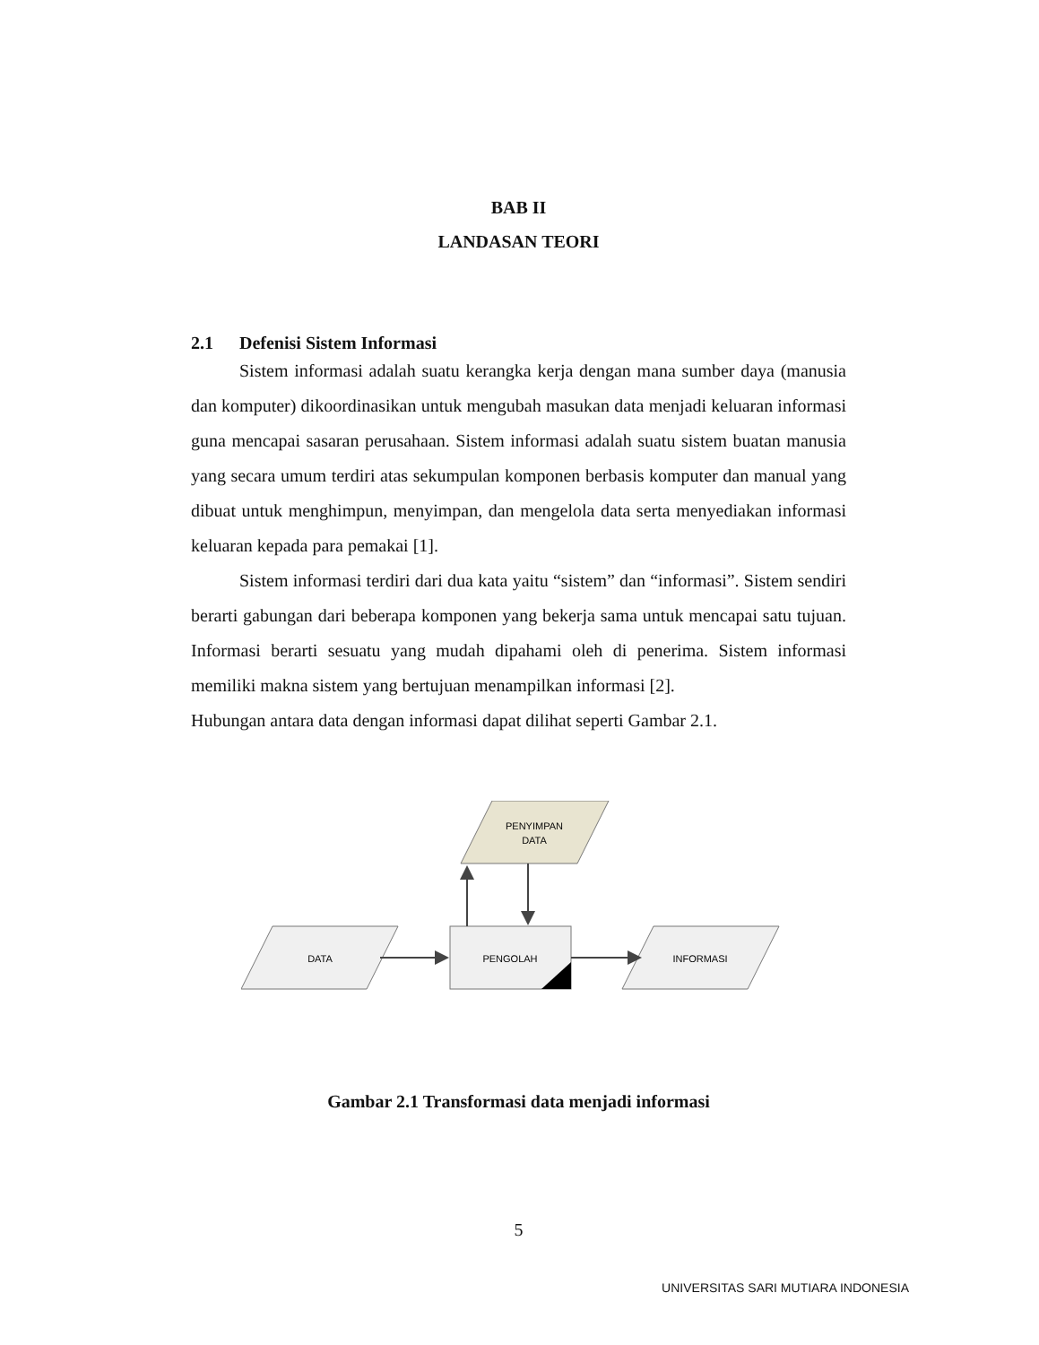BAB II
LANDASAN TEORI
2.1 Defenisi Sistem Informasi
Sistem informasi adalah suatu kerangka kerja dengan mana sumber daya (manusia dan komputer) dikoordinasikan untuk mengubah masukan data menjadi keluaran informasi guna mencapai sasaran perusahaan. Sistem informasi adalah suatu sistem buatan manusia yang secara umum terdiri atas sekumpulan komponen berbasis komputer dan manual yang dibuat untuk menghimpun, menyimpan, dan mengelola data serta menyediakan informasi keluaran kepada para pemakai [1].
Sistem informasi terdiri dari dua kata yaitu “sistem” dan “informasi”. Sistem sendiri berarti gabungan dari beberapa komponen yang bekerja sama untuk mencapai satu tujuan. Informasi berarti sesuatu yang mudah dipahami oleh di penerima. Sistem informasi memiliki makna sistem yang bertujuan menampilkan informasi [2].
Hubungan antara data dengan informasi dapat dilihat seperti Gambar 2.1.
PENYIMPAN
DATA
DATA
PENGOLAH
INFORMASI
Gambar 2.1 Transformasi data menjadi informasi
5
UNIVERSITAS SARI MUTIARA INDONESIA